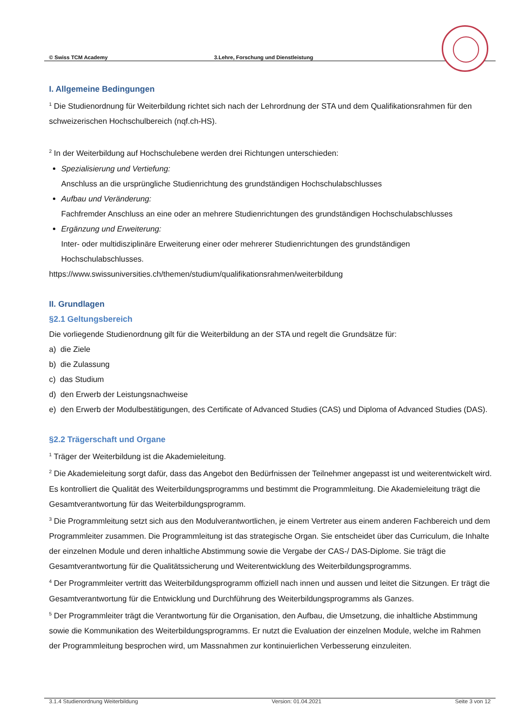© Swiss TCM Academy 3.Lehre, Forschung und Dienstleistung
I. Allgemeine Bedingungen
<sup>1</sup> Die Studienordnung für Weiterbildung richtet sich nach der Lehrordnung der STA und dem Qualifikationsrahmen für den schweizerischen Hochschulbereich (nqf.ch-HS).
<sup>2</sup> In der Weiterbildung auf Hochschulebene werden drei Richtungen unterschieden:
Spezialisierung und Vertiefung:
Anschluss an die ursprüngliche Studienrichtung des grundständigen Hochschulabschlusses
Aufbau und Veränderung:
Fachfremder Anschluss an eine oder an mehrere Studienrichtungen des grundständigen Hochschulabschlusses
Ergänzung und Erweiterung:
Inter- oder multidisziplinäre Erweiterung einer oder mehrerer Studienrichtungen des grundständigen Hochschulabschlusses.
https://www.swissuniversities.ch/themen/studium/qualifikationsrahmen/weiterbildung
II. Grundlagen
§2.1 Geltungsbereich
Die vorliegende Studienordnung gilt für die Weiterbildung an der STA und regelt die Grundsätze für:
a) die Ziele
b) die Zulassung
c) das Studium
d) den Erwerb der Leistungsnachweise
e) den Erwerb der Modulbestätigungen, des Certificate of Advanced Studies (CAS) und Diploma of Advanced Studies (DAS).
§2.2 Trägerschaft und Organe
<sup>1</sup> Träger der Weiterbildung ist die Akademieleitung.
<sup>2</sup> Die Akademieleitung sorgt dafür, dass das Angebot den Bedürfnissen der Teilnehmer angepasst ist und weiterentwickelt wird. Es kontrolliert die Qualität des Weiterbildungsprogramms und bestimmt die Programmleitung. Die Akademieleitung trägt die Gesamtverantwortung für das Weiterbildungsprogramm.
<sup>3</sup> Die Programmleitung setzt sich aus den Modulverantwortlichen, je einem Vertreter aus einem anderen Fachbereich und dem Programmleiter zusammen. Die Programmleitung ist das strategische Organ. Sie entscheidet über das Curriculum, die Inhalte der einzelnen Module und deren inhaltliche Abstimmung sowie die Vergabe der CAS-/ DAS-Diplome. Sie trägt die Gesamtverantwortung für die Qualitätssicherung und Weiterentwicklung des Weiterbildungsprogramms.
<sup>4</sup> Der Programmleiter vertritt das Weiterbildungsprogramm offiziell nach innen und aussen und leitet die Sitzungen. Er trägt die Gesamtverantwortung für die Entwicklung und Durchführung des Weiterbildungsprogramms als Ganzes.
<sup>5</sup> Der Programmleiter trägt die Verantwortung für die Organisation, den Aufbau, die Umsetzung, die inhaltliche Abstimmung sowie die Kommunikation des Weiterbildungsprogramms. Er nutzt die Evaluation der einzelnen Module, welche im Rahmen der Programmleitung besprochen wird, um Massnahmen zur kontinuierlichen Verbesserung einzuleiten.
3.1.4 Studienordnung Weiterbildung Version: 01.04.2021 Seite 3 von 12